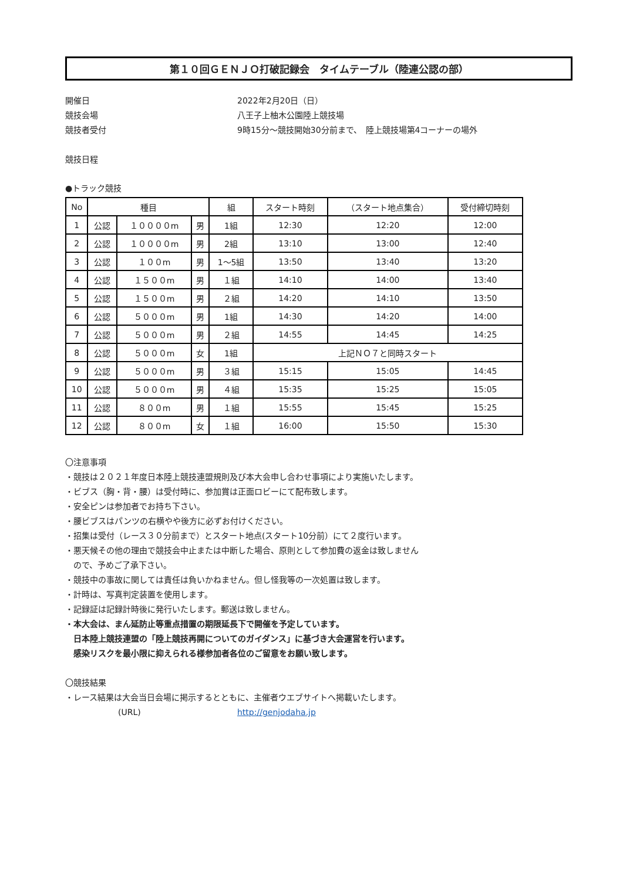第１０回ＧＥＮＪＯ打破記録会　タイムテーブル（陸連公認の部）
開催日 2022年2月20日（日）
競技会場 八王子上柚木公園陸上競技場
競技者受付 9時15分～競技開始30分前まで、　陸上競技場第4コーナーの場外
競技日程
●トラック競技
| No | 種目 | | | 組 | スタート時刻 | （スタート地点集合） | 受付締切時刻 |
| --- | --- | --- | --- | --- | --- | --- | --- |
| 1 | 公認 | １００００m | 男 | 1組 | 12:30 | 12:20 | 12:00 |
| 2 | 公認 | １００００m | 男 | 2組 | 13:10 | 13:00 | 12:40 |
| 3 | 公認 | １００m | 男 | 1～5組 | 13:50 | 13:40 | 13:20 |
| 4 | 公認 | １５００m | 男 | １組 | 14:10 | 14:00 | 13:40 |
| 5 | 公認 | １５００m | 男 | ２組 | 14:20 | 14:10 | 13:50 |
| 6 | 公認 | ５０００m | 男 | 1組 | 14:30 | 14:20 | 14:00 |
| 7 | 公認 | ５０００m | 男 | ２組 | 14:55 | 14:45 | 14:25 |
| 8 | 公認 | ５０００m | 女 | 1組 | 上記ＮＯ７と同時スタート | | |
| 9 | 公認 | ５０００m | 男 | ３組 | 15:15 | 15:05 | 14:45 |
| 10 | 公認 | ５０００m | 男 | ４組 | 15:35 | 15:25 | 15:05 |
| 11 | 公認 | ８００m | 男 | １組 | 15:55 | 15:45 | 15:25 |
| 12 | 公認 | ８００m | 女 | １組 | 16:00 | 15:50 | 15:30 |
〇注意事項
・競技は２０２１年度日本陸上競技連盟規則及び本大会申し合わせ事項により実施いたします。
・ビブス（胸・背・腰）は受付時に、参加賞は正面ロビーにて配布致します。
・安全ピンは参加者でお持ち下さい。
・腰ビブスはパンツの右横やや後方に必ずお付けください。
・招集は受付（レース３０分前まで）とスタート地点(スタート10分前）にて２度行います。
・悪天候その他の理由で競技会中止または中断した場合、原則として参加費の返金は致しません
　ので、予めご了承下さい。
・競技中の事故に関しては責任は負いかねません。但し怪我等の一次処置は致します。
・計時は、写真判定装置を使用します。
・記録証は記録計時後に発行いたします。郵送は致しません。
・本大会は、まん延防止等重点措置の期限延長下で開催を予定しています。
　日本陸上競技連盟の「陸上競技再開についてのガイダンス」に基づき大会運営を行います。
　感染リスクを最小限に抑えられる様参加者各位のご留意をお願い致します。
〇競技結果
・レース結果は大会当日会場に掲示するとともに、主催者ウエブサイトへ掲載いたします。
(URL) http://genjodaha.jp